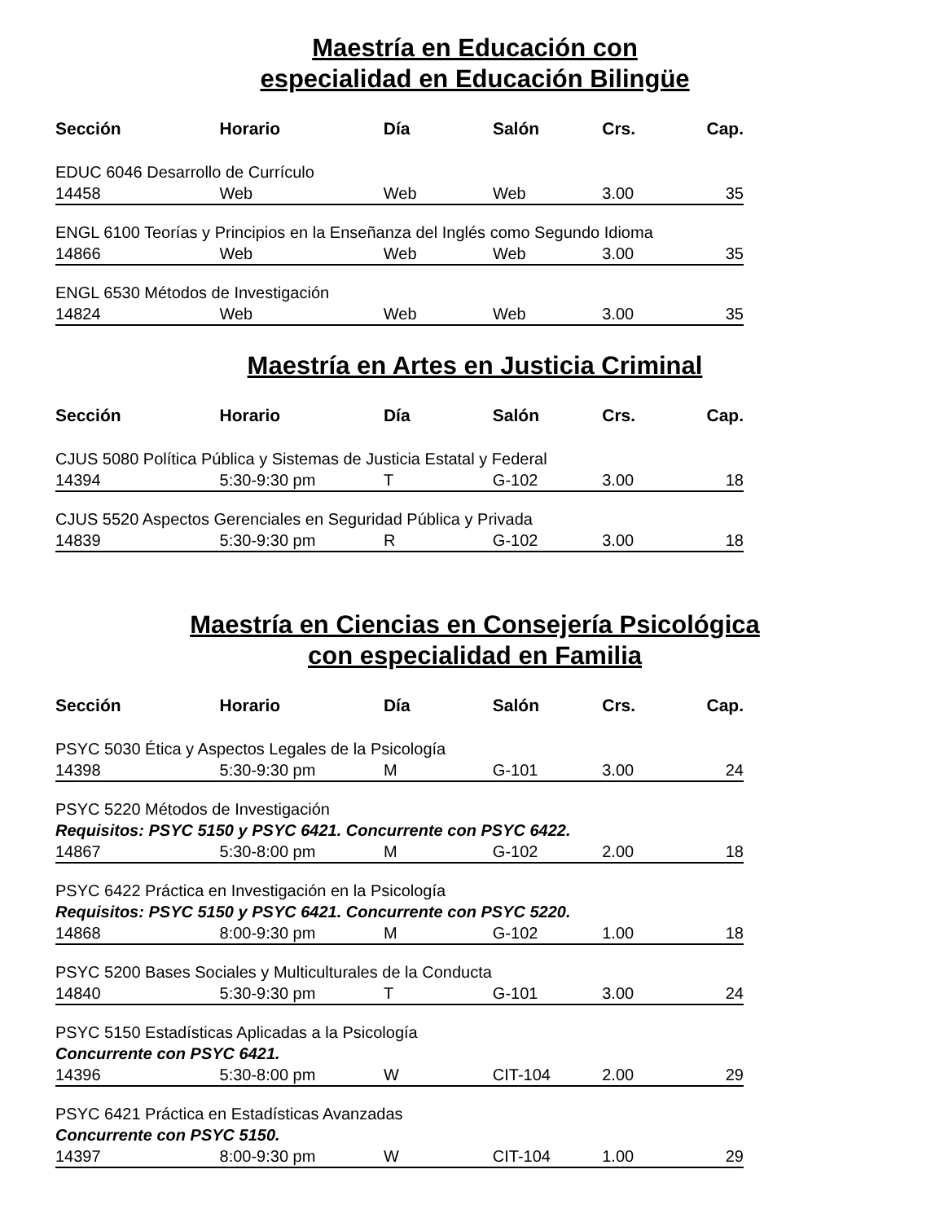Maestría en Educación con
especialidad en Educación Bilingüe
| Sección | Horario | Día | Salón | Crs. | Cap. |
| --- | --- | --- | --- | --- | --- |
| EDUC 6046 Desarrollo de Currículo | | | | | |
| 14458 | Web | Web | Web | 3.00 | 35 |
| ENGL 6100 Teorías y Principios en la Enseñanza del Inglés como Segundo Idioma | | | | | |
| 14866 | Web | Web | Web | 3.00 | 35 |
| ENGL 6530 Métodos de Investigación | | | | | |
| 14824 | Web | Web | Web | 3.00 | 35 |
Maestría en Artes en Justicia Criminal
| Sección | Horario | Día | Salón | Crs. | Cap. |
| --- | --- | --- | --- | --- | --- |
| CJUS 5080 Política Pública y Sistemas de Justicia Estatal y Federal | | | | | |
| 14394 | 5:30-9:30 pm | T | G-102 | 3.00 | 18 |
| CJUS 5520 Aspectos Gerenciales en Seguridad Pública y Privada | | | | | |
| 14839 | 5:30-9:30 pm | R | G-102 | 3.00 | 18 |
Maestría en Ciencias en Consejería Psicológica
con especialidad en Familia
| Sección | Horario | Día | Salón | Crs. | Cap. |
| --- | --- | --- | --- | --- | --- |
| PSYC 5030 Ética y Aspectos Legales de la Psicología | | | | | |
| 14398 | 5:30-9:30 pm | M | G-101 | 3.00 | 24 |
| PSYC 5220 Métodos de Investigación | | | | | |
| Requisitos: PSYC 5150 y PSYC 6421. Concurrente con PSYC 6422. | | | | | |
| 14867 | 5:30-8:00 pm | M | G-102 | 2.00 | 18 |
| PSYC 6422 Práctica en Investigación en la Psicología | | | | | |
| Requisitos: PSYC 5150 y PSYC 6421. Concurrente con PSYC 5220. | | | | | |
| 14868 | 8:00-9:30 pm | M | G-102 | 1.00 | 18 |
| PSYC 5200 Bases Sociales y Multiculturales de la Conducta | | | | | |
| 14840 | 5:30-9:30 pm | T | G-101 | 3.00 | 24 |
| PSYC 5150 Estadísticas Aplicadas a la Psicología | | | | | |
| Concurrente con PSYC 6421. | | | | | |
| 14396 | 5:30-8:00 pm | W | CIT-104 | 2.00 | 29 |
| PSYC 6421 Práctica en Estadísticas Avanzadas | | | | | |
| Concurrente con PSYC 5150. | | | | | |
| 14397 | 8:00-9:30 pm | W | CIT-104 | 1.00 | 29 |